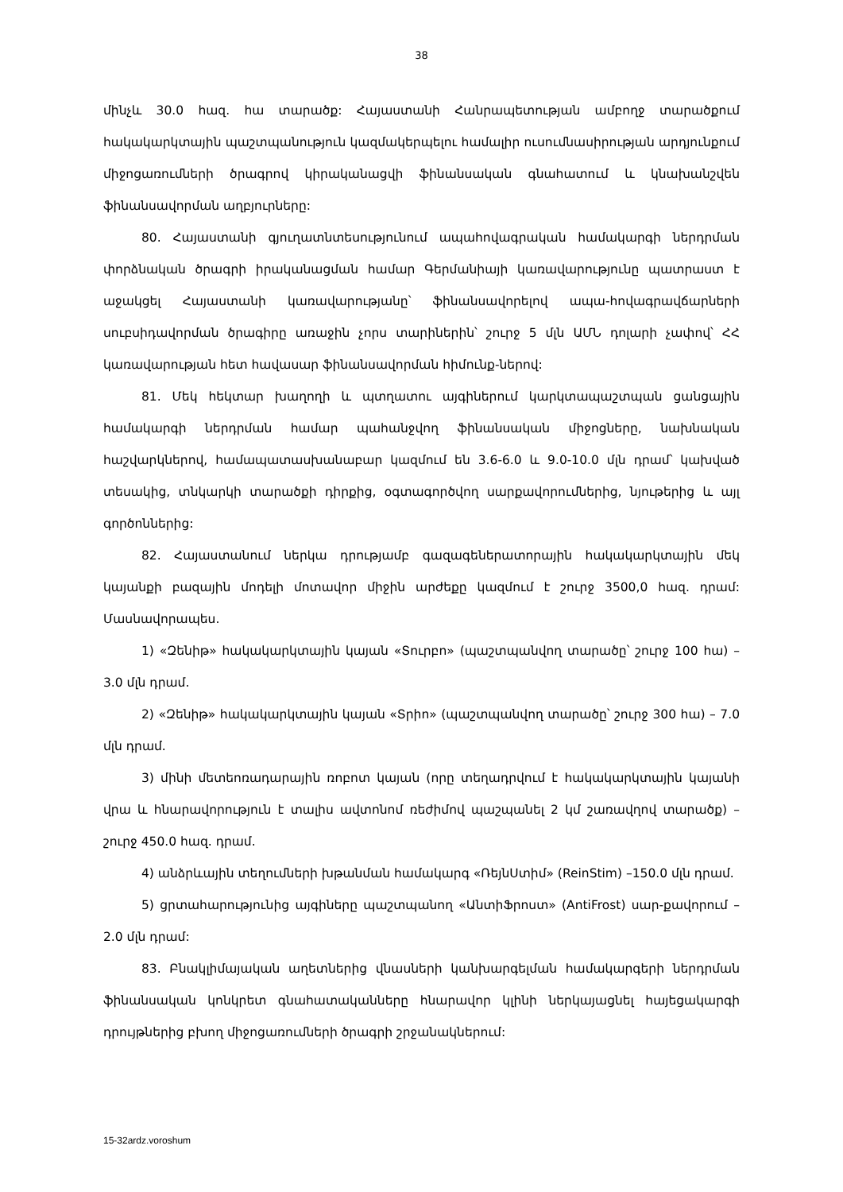38
մինչև 30.0 հազ. հա տարածք: Հայաստանի Հանրապետության ամբողջ տարածքում հակակարկտային պաշտպանություն կազմակերպելու համալիր ուսումնասիրության արդյունքում միջոցառումների ծրագրով կիրականացվի ֆինանսական գնահատում և կնախանշվեն ֆինանսավորման աղբյուրները:
80. Հայաստանի գյուղատնտեսությունում ապահովագրական համակարգի ներդրման փորձնական ծրագրի իրականացման համար Գերմանիայի կառավարությունը պատրաստ է աջակցել Հայաստանի կառավարությանը՝ ֆինանսավորելով ապա-հովագրավճարների սուբսիդավորման ծրագիրը առաջին չորս տարիներին՝ շուրջ 5 մլն ԱՄՆ դոլարի չափով՝ ՀՀ կառավարության հետ հավասար ֆինանսավորման հիմունք-ներով:
81. Մեկ հեկտար խաղողի և պտղատու այգիներում կարկտապաշտպան ցանցային համակարգի ներդրման համար պահանջվող ֆինանսական միջոցները, նախնական հաշվարկներով, համապատասխանաբար կազմում են 3.6-6.0 և 9.0-10.0 մլն դրամ՝ կախված տեսակից, տնկարկի տարածքի դիրքից, օգտագործվող սարքավորումներից, նյութերից և այլ գործոններից:
82. Հայաստանում ներկա դրությամբ գազագեներատորային հակակարկտային մեկ կայանքի բազային մոդելի մոտավոր միջին արժեքը կազմում է շուրջ 3500,0 հազ. դրամ: Մասնավորապես.
1) «Զենիթ» հակակարկտային կայան «Տուրբո» (պաշտպանվող տարածը՝ շուրջ 100 հա) – 3.0 մլն դրամ.
2) «Զենիթ» հակակարկտային կայան «Տրիո» (պաշտպանվող տարածը՝ շուրջ 300 հա) – 7.0 մլն դրամ.
3) մինի մետեոռադարային ռոբոտ կայան (որը տեղադրվում է հակակարկտային կայանի վրա և հնարավորություն է տալիս ավտոնոմ ռեժիմով պաշպանել 2 կմ շառավղով տարածք) – շուրջ 450.0 հազ. դրամ.
4) անձրևային տեղումների խթանման համակարգ «ՌեյնՍտիմ» (ReinStim) –150.0 մլն դրամ.
5) ցրտահարությունից այգիները պաշտպանող «ԱնտիՖրոստ» (AntiFrost) սար-քավորում – 2.0 մլն դրամ:
83. Բնակլիմայական աղետներից վնասների կանխարգելման համակարգերի ներդրման ֆինանսական կոնկրետ գնահատականները հնարավոր կլինի ներկայացնել հայեցակարգի դրույթներից բխող միջոցառումների ծրագրի շրջանակներում:
15-32ardz.voroshum